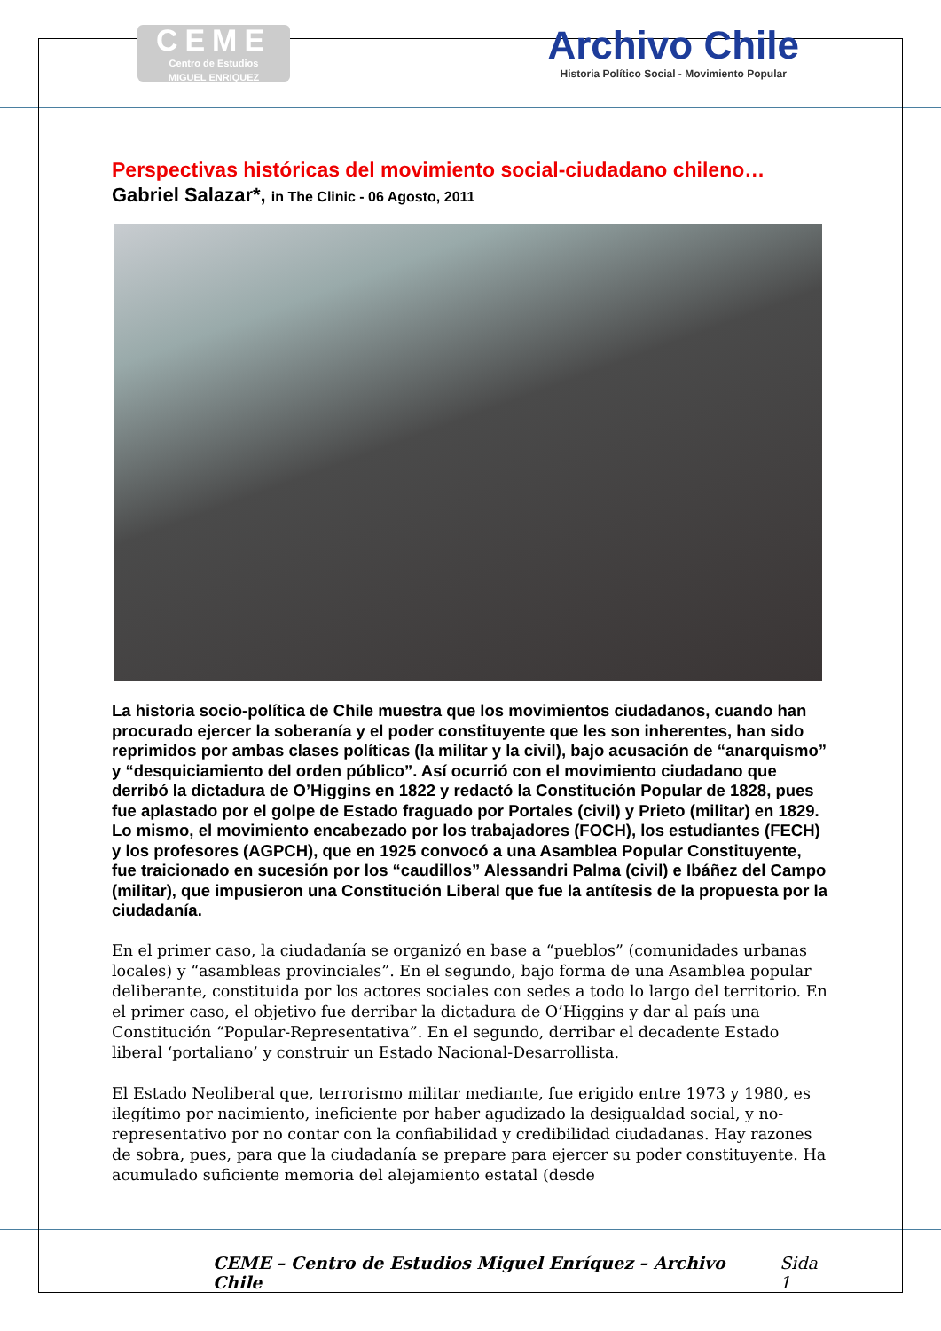CEME
Centro de Estudios
MIGUEL ENRIQUEZ
Archivo Chile
Historia Político Social - Movimiento Popular
Perspectivas históricas del movimiento social-ciudadano chileno…
Gabriel Salazar*, in The Clinic - 06 Agosto, 2011
La historia socio-política de Chile muestra que los movimientos ciudadanos, cuando han procurado ejercer la soberanía y el poder constituyente que les son inherentes, han sido reprimidos por ambas clases políticas (la militar y la civil), bajo acusación de “anarquismo” y “desquiciamiento del orden público”. Así ocurrió con el movimiento ciudadano que derribó la dictadura de O’Higgins en 1822 y redactó la Constitución Popular de 1828, pues fue aplastado por el golpe de Estado fraguado por Portales (civil) y Prieto (militar) en 1829. Lo mismo, el movimiento encabezado por los trabajadores (FOCH), los estudiantes (FECH) y los profesores (AGPCH), que en 1925 convocó a una Asamblea Popular Constituyente, fue traicionado en sucesión por los “caudillos” Alessandri Palma (civil) e Ibáñez del Campo (militar), que impusieron una Constitución Liberal que fue la antítesis de la propuesta por la ciudadanía.
En el primer caso, la ciudadanía se organizó en base a “pueblos” (comunidades urbanas locales) y “asambleas provinciales”. En el segundo, bajo forma de una Asamblea popular deliberante, constituida por los actores sociales con sedes a todo lo largo del territorio. En el primer caso, el objetivo fue derribar la dictadura de O’Higgins y dar al país una Constitución “Popular-Representativa”. En el segundo, derribar el decadente Estado liberal ‘portaliano’ y construir un Estado Nacional-Desarrollista.
El Estado Neoliberal que, terrorismo militar mediante, fue erigido entre 1973 y 1980, es ilegítimo por nacimiento, ineficiente por haber agudizado la desigualdad social, y no-representativo por no contar con la confiabilidad y credibilidad ciudadanas. Hay razones de sobra, pues, para que la ciudadanía se prepare para ejercer su poder constituyente. Ha acumulado suficiente memoria del alejamiento estatal (desde
CEME – Centro de Estudios Miguel Enríquez – Archivo Chile Sida 1